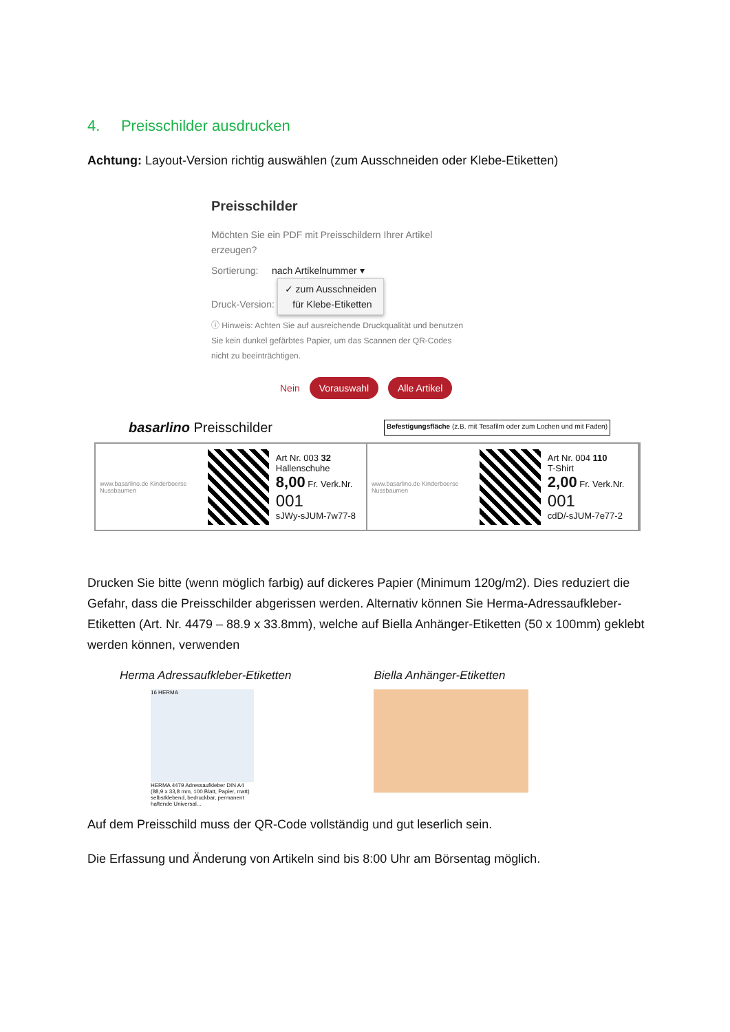4. Preisschilder ausdrucken
Achtung: Layout-Version richtig auswählen (zum Ausschneiden oder Klebe-Etiketten)
Preisschilder
Möchten Sie ein PDF mit Preisschildern Ihrer Artikel erzeugen?
Sortierung: nach Artikelnummer ▾
Druck-Version: ✓ zum Ausschneiden
für Klebe-Etiketten
ⓘ Hinweis: Achten Sie auf ausreichende Druckqualität und benutzen Sie kein dunkel gefärbtes Papier, um das Scannen der QR-Codes nicht zu beeinträchtigen.
Nein Vorauswahl Alle Artikel
basarlino Preisschilder Befestigungsfläche (z.B. mit Tesafilm oder zum Lochen und mit Faden)
www.basarlino.de Kinderboerse Nussbaumen
Art Nr. 003 32
Hallenschuhe
8,00 Fr. Verk.Nr. 001
sJWy-sJUM-7w77-8
www.basarlino.de Kinderboerse Nussbaumen
Art Nr. 004 110
T-Shirt
2,00 Fr. Verk.Nr. 001
cdD/-sJUM-7e77-2
Drucken Sie bitte (wenn möglich farbig) auf dickeres Papier (Minimum 120g/m2). Dies reduziert die Gefahr, dass die Preisschilder abgerissen werden. Alternativ können Sie Herma-Adressaufkleber-Etiketten (Art. Nr. 4479 – 88.9 x 33.8mm), welche auf Biella Anhänger-Etiketten (50 x 100mm) geklebt werden können, verwenden
Herma Adressaufkleber-Etiketten
16 HERMA
HERMA 4479 Adressaufkleber DIN A4 (88,9 x 33,8 mm, 100 Blatt, Papier, matt) selbstklebend, bedruckbar, permanent haftende Universal...
Biella Anhänger-Etiketten
Auf dem Preisschild muss der QR-Code vollständig und gut leserlich sein.
Die Erfassung und Änderung von Artikeln sind bis 8:00 Uhr am Börsentag möglich.